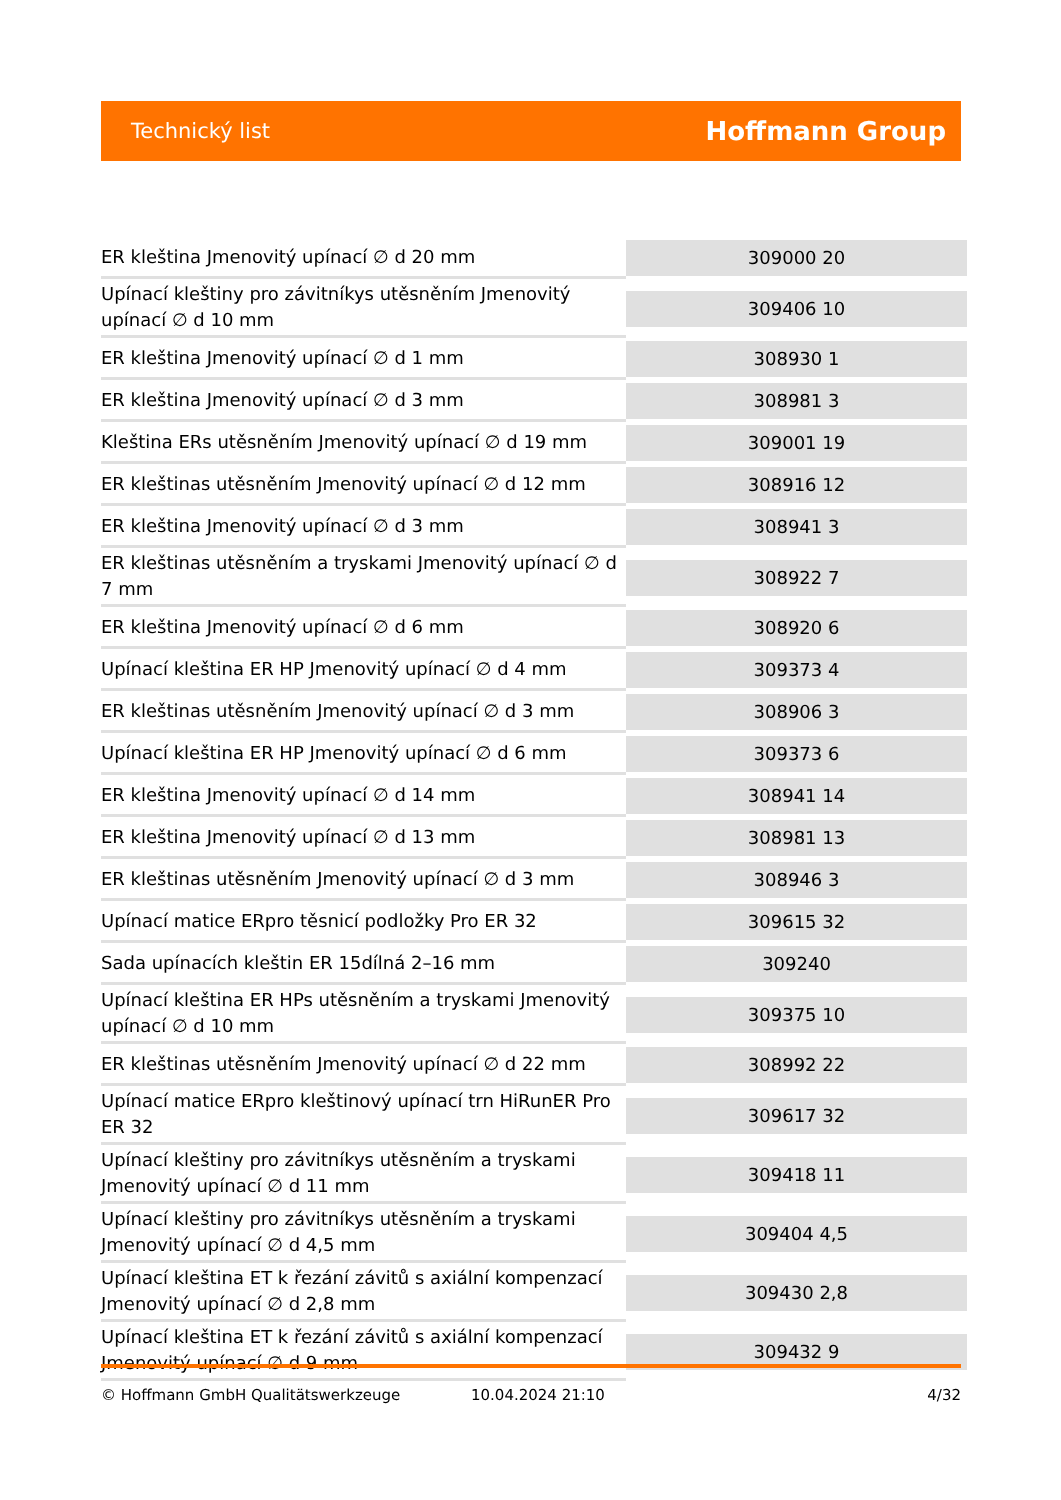Technický list Hoffmann Group
| ER kleština Jmenovitý upínací ∅ d 20 mm | 309000 20 |
| Upínací kleštiny pro závitníkys utěsněním Jmenovitý upínací ∅ d 10 mm | 309406 10 |
| ER kleština Jmenovitý upínací ∅ d 1 mm | 308930 1 |
| ER kleština Jmenovitý upínací ∅ d 3 mm | 308981 3 |
| Kleština ERs utěsněním Jmenovitý upínací ∅ d 19 mm | 309001 19 |
| ER kleštinas utěsněním Jmenovitý upínací ∅ d 12 mm | 308916 12 |
| ER kleština Jmenovitý upínací ∅ d 3 mm | 308941 3 |
| ER kleštinas utěsněním a tryskami Jmenovitý upínací ∅ d 7 mm | 308922 7 |
| ER kleština Jmenovitý upínací ∅ d 6 mm | 308920 6 |
| Upínací kleština ER HP Jmenovitý upínací ∅ d 4 mm | 309373 4 |
| ER kleštinas utěsněním Jmenovitý upínací ∅ d 3 mm | 308906 3 |
| Upínací kleština ER HP Jmenovitý upínací ∅ d 6 mm | 309373 6 |
| ER kleština Jmenovitý upínací ∅ d 14 mm | 308941 14 |
| ER kleština Jmenovitý upínací ∅ d 13 mm | 308981 13 |
| ER kleštinas utěsněním Jmenovitý upínací ∅ d 3 mm | 308946 3 |
| Upínací matice ERpro těsnicí podložky Pro ER 32 | 309615 32 |
| Sada upínacích kleštin ER 15dílná 2–16 mm | 309240 |
| Upínací kleština ER HPs utěsněním a tryskami Jmenovitý upínací ∅ d 10 mm | 309375 10 |
| ER kleštinas utěsněním Jmenovitý upínací ∅ d 22 mm | 308992 22 |
| Upínací matice ERpro kleštinový upínací trn HiRunER Pro ER 32 | 309617 32 |
| Upínací kleštiny pro závitníkys utěsněním a tryskami Jmenovitý upínací ∅ d 11 mm | 309418 11 |
| Upínací kleštiny pro závitníkys utěsněním a tryskami Jmenovitý upínací ∅ d 4,5 mm | 309404 4,5 |
| Upínací kleština ET k řezání závitů s axiální kompenzací Jmenovitý upínací ∅ d 2,8 mm | 309430 2,8 |
| Upínací kleština ET k řezání závitů s axiální kompenzací Jmenovitý upínací ∅ d 9 mm | 309432 9 |
© Hoffmann GmbH Qualitätswerkzeuge 10.04.2024 21:10 4/32